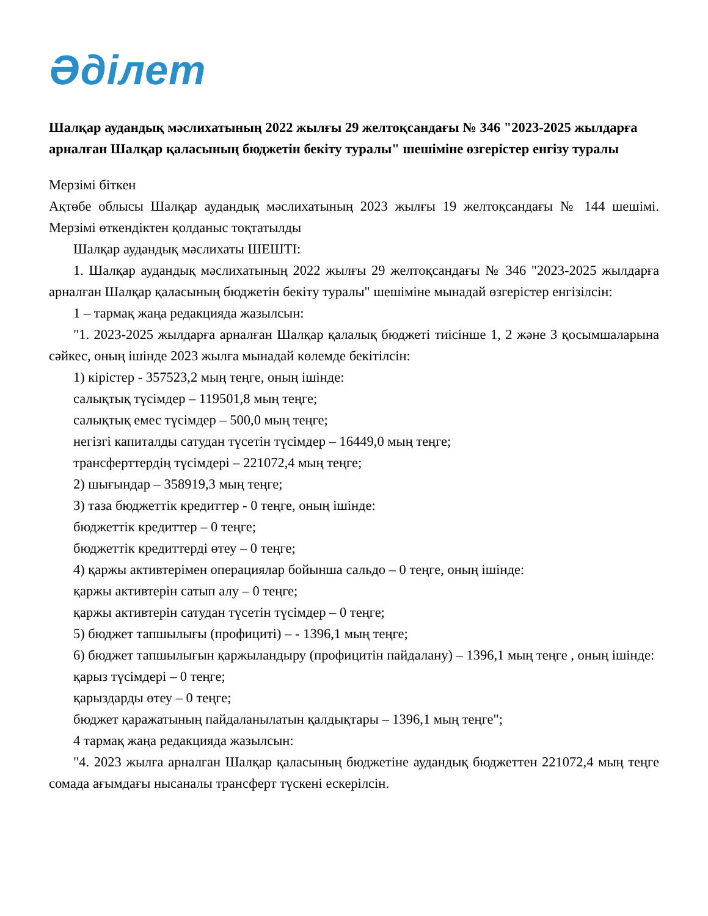Әділет
Шалқар аудандық мәслихатының 2022 жылғы 29 желтоқсандағы № 346 "2023-2025 жылдарға арналған Шалқар қаласының бюджетін бекіту туралы" шешіміне өзгерістер енгізу туралы
Мерзімі біткен
Ақтөбе облысы Шалқар аудандық мәслихатының 2023 жылғы 19 желтоқсандағы № 144 шешімі. Мерзімі өткендіктен қолданыс тоқтатылды
Шалқар аудандық мәслихаты ШЕШТІ:
1. Шалқар аудандық мәслихатының 2022 жылғы 29 желтоқсандағы № 346 "2023-2025 жылдарға арналған Шалқар қаласының бюджетін бекіту туралы" шешіміне мынадай өзгерістер енгізілсін:
1 – тармақ жаңа редакцияда жазылсын:
"1. 2023-2025 жылдарға арналған Шалқар қалалық бюджеті тиісінше 1, 2 және 3 қосымшаларына сәйкес, оның ішінде 2023 жылға мынадай көлемде бекітілсін:
1) кірістер - 357523,2 мың теңге, оның ішінде:
салықтық түсімдер – 119501,8 мың теңге;
салықтық емес түсімдер – 500,0 мың теңге;
негізгі капиталды сатудан түсетін түсімдер – 16449,0 мың теңге;
трансферттердің түсімдері – 221072,4 мың теңге;
2) шығындар – 358919,3 мың теңге;
3) таза бюджеттік кредиттер - 0 теңге, оның ішінде:
бюджеттік кредиттер – 0 теңге;
бюджеттік кредиттерді өтеу – 0 теңге;
4) қаржы активтерімен операциялар бойынша сальдо – 0 теңге, оның ішінде:
қаржы активтерін сатып алу – 0 теңге;
қаржы активтерін сатудан түсетін түсімдер – 0 теңге;
5) бюджет тапшылығы (профициті) – - 1396,1 мың теңге;
6) бюджет тапшылығын қаржыландыру (профицитін пайдалану) – 1396,1 мың теңге , оның ішінде:
қарыз түсімдері – 0 теңге;
қарыздарды өтеу – 0 теңге;
бюджет қаражатының пайдаланылатын қалдықтары – 1396,1 мың теңге";
4 тармақ жаңа редакцияда жазылсын:
"4. 2023 жылға арналған Шалқар қаласының бюджетіне аудандық бюджеттен 221072,4 мың теңге сомада ағымдағы нысаналы трансферт түскені ескерілсін.